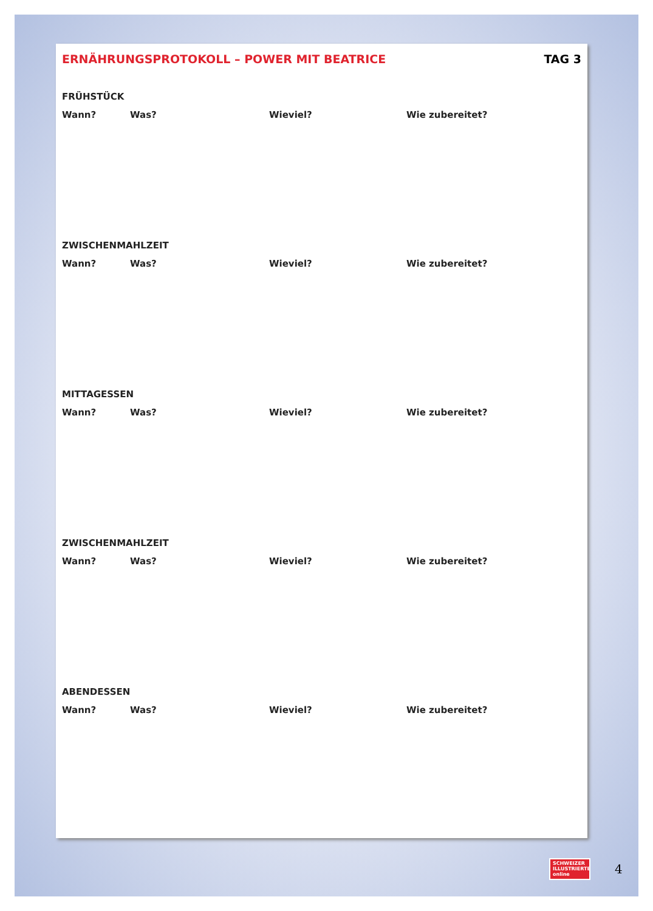ERNÄHRUNGSPROTOKOLL – POWER MIT BEATRICE TAG 3
FRÜHSTÜCK
Wann? Was? Wieviel? Wie zubereitet?
ZWISCHENMAHLZEIT
Wann? Was? Wieviel? Wie zubereitet?
MITTAGESSEN
Wann? Was? Wieviel? Wie zubereitet?
ZWISCHENMAHLZEIT
Wann? Was? Wieviel? Wie zubereitet?
ABENDESSEN
Wann? Was? Wieviel? Wie zubereitet?
SCHWEIZER ILLUSTRIERTE
online
4